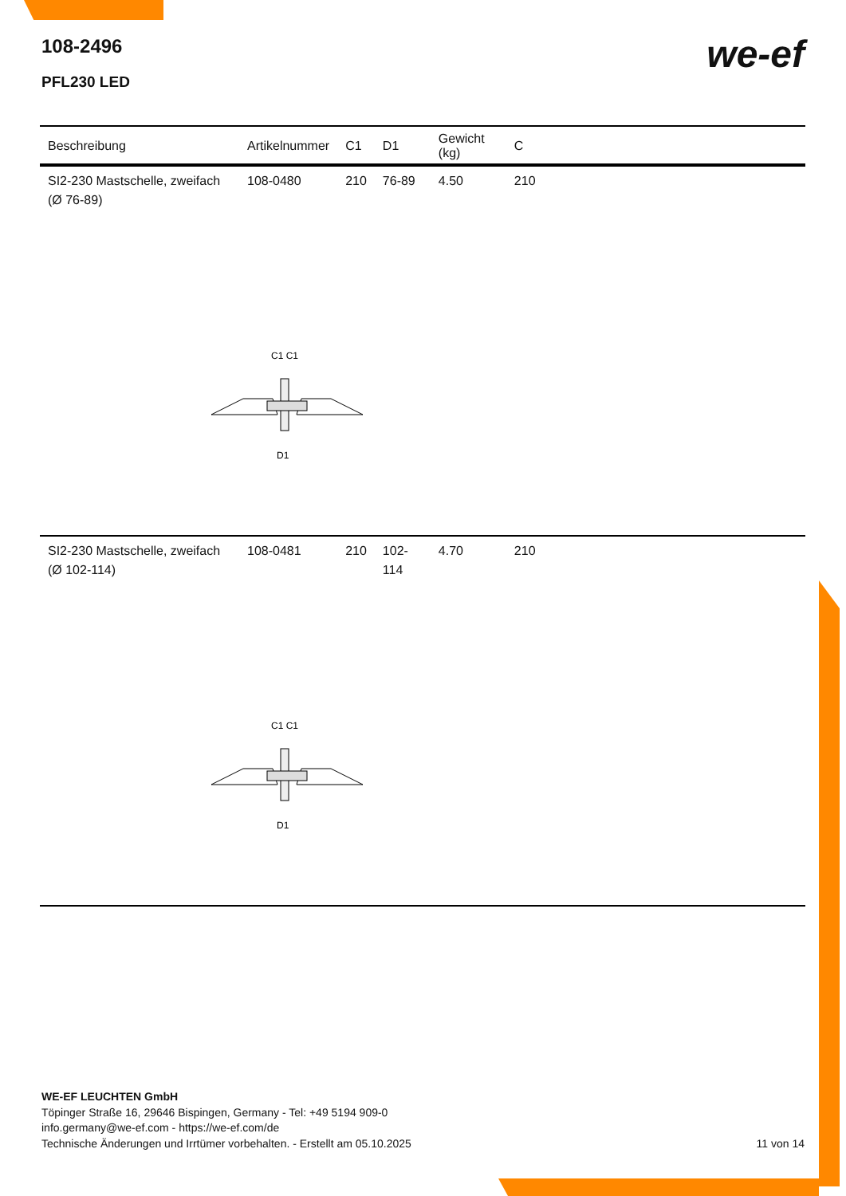108-2496
PFL230 LED
we-ef
| Beschreibung | Artikelnummer | C1 | D1 | Gewicht (kg) | C |
| --- | --- | --- | --- | --- | --- |
| SI2-230 Mastschelle, zweifach (Ø 76-89) | 108-0480 | 210 | 76-89 | 4.50 | 210 |
| C1 C1 D1 | | | | | |
| SI2-230 Mastschelle, zweifach (Ø 102-114) | 108-0481 | 210 | 102-114 | 4.70 | 210 |
| C1 C1 D1 | | | | | |
WE-EF LEUCHTEN GmbH
Töpinger Straße 16, 29646 Bispingen, Germany - Tel: +49 5194 909-0
info.germany@we-ef.com - https://we-ef.com/de
Technische Änderungen und Irrtümer vorbehalten. - Erstellt am 05.10.2025 11 von 14